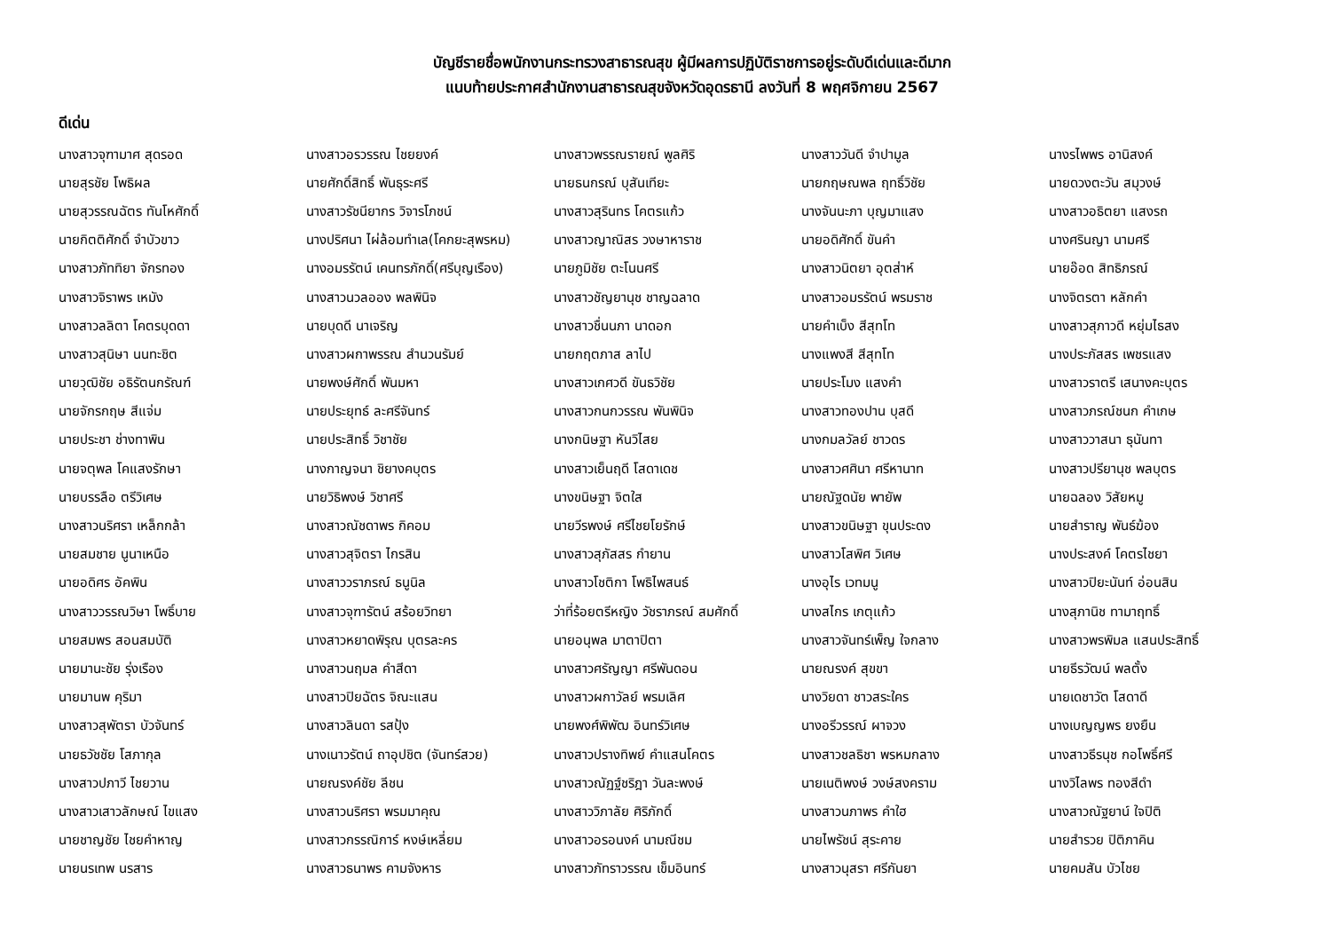บัญชีรายชื่อพนักงานกระทรวงสาธารณสุข ผู้มีผลการปฏิบัติราชการอยู่ระดับดีเด่นและดีมาก
แนบท้ายประกาศสำนักงานสาธารณสุขจังหวัดอุดรธานี ลงวันที่ 8 พฤศจิกายน 2567
ดีเด่น
| นางสาวจุฑามาศ สุดรอด | นางสาวอรวรรณ ไชยยงค์ | นางสาวพรรณรายณ์ พูลศิริ | นางสาววันดี จำปามูล | นางรไพพร อานิสงค์ |
| นายสุรชัย โพธิผล | นายศักดิ์สิทธิ์ พันธุระศรี | นายธนกรณ์ บุสันเทียะ | นายกฤษณพล ฤทธิ์วิชัย | นายดวงตะวัน สมุวงษ์ |
| นายสุวรรณฉัตร ทันโหศักดิ์ | นางสาวรัชนียากร วิจารโภชน์ | นางสาวสุรินทร โคตรแก้ว | นางจันนะภา บุญมาแสง | นางสาวอธิตยา แสงรถ |
| นายกิตติศักดิ์ จำบัวขาว | นางปริศนา ไผ่ล้อมทำเล(โคกยะสุพรหม) | นางสาวญาณิสร วงษาหาราช | นายอดิศักดิ์ ขันคำ | นางศรินญา นามศรี |
| นางสาวภัททิยา จักรทอง | นางอมรรัตน์ เคนทรภักดิ์(ศรีบุญเรือง) | นายภูมิชัย ตะโนนศรี | นางสาวนิตยา อุตส่าห์ | นายอ๊อด สิทธิภรณ์ |
| นางสาวจิราพร เหมัง | นางสาวนวลออง พลพินิจ | นางสาวชัญยานุช ชาญฉลาด | นางสาวอมรรัตน์ พรมราช | นางจิตรตา หลักคำ |
| นางสาวลลิตา โคตรบุดดา | นายบุดดี นาเจริญ | นางสาวชื่นนภา นาดอก | นายคำเบ็ง สีสุทโท | นางสาวสุภาวดี หยุ่มไธสง |
| นางสาวสุนิษา นนทะชิต | นางสาวผกาพรรณ สำนวนรัมย์ | นายกฤตภาส ลาไป | นางแพงสี สีสุทโท | นางประภัสสร เพชรแสง |
| นายวุฒิชัย อธิรัตนกรัณฑ์ | นายพงษ์ศักดิ์ พันมหา | นางสาวเกศวดี ขันธวิชัย | นายประโมง แสงคำ | นางสาวราตรี เสนางคะบุตร |
| นายจักรกฤษ สีแจ่ม | นายประยุทธ์ ละศรีจันทร์ | นางสาวกนกวรรณ พันพินิจ | นางสาวทองปาน บุสดี | นางสาวภรณ์ชนก คำเกษ |
| นายประชา ช่างทาพิน | นายประสิทธิ์ วิชาชัย | นางกนิษฐา หันวิไสย | นางกมลวัลย์ ชาวดร | นางสาววาสนา ธุนันทา |
| นายจตุพล โคแสงรักษา | นางกาญจนา ชิยางคบุตร | นางสาวเย็นฤดี โสดาเดช | นางสาวศศินา ศรีหานาท | นางสาวปรียานุช พลบุตร |
| นายบรรลือ ตรีวิเศษ | นายวิธิพงษ์ วิชาศรี | นางขนิษฐา จิตใส | นายณัฐดนัย พายัพ | นายฉลอง วิสัยหมู |
| นางสาวนริศรา เหล็กกล้า | นางสาวณัชดาพร กิคอม | นายวีรพงษ์ ศรีไชยโยรักษ์ | นางสาวขนิษฐา ขุนประดง | นายสำราญ พันธ์ฆ้อง |
| นายสมชาย นูนาเหนือ | นางสาวสุจิตรา ไกรสิน | นางสาวสุภัสสร กำยาน | นางสาวโสพิศ วิเศษ | นางประสงค์ โคตรไชยา |
| นายอดิศร อัคพิน | นางสาววราภรณ์ ธนูนิล | นางสาวโชติกา โพธิไพสนธ์ | นางอุไร เวทมนู | นางสาวปิยะนันท์ อ่อนสิน |
| นางสาววรรณวิษา โพธิ์บาย | นางสาวจุฑารัตน์ สร้อยวิทยา | ว่าที่ร้อยตรีหญิง วัชราภรณ์ สมศักดิ์ | นางสไกร เกตุแก้ว | นางสุภานิช ทามาฤทธิ์ |
| นายสมพร สอนสมบัติ | นางสาวหยาดพิรุณ บุตรละคร | นายอนุพล มาตาปิตา | นางสาวจันทร์เพ็ญ ใจกลาง | นางสาวพรพิมล แสนประสิทธิ์ |
| นายมานะชัย รุ่งเรือง | นางสาวนฤมล คำสีดา | นางสาวศรัญญา ศรีพันดอน | นายณรงค์ สุขขา | นายธีรวัฒน์ พลตั้ง |
| นายมานพ คุริมา | นางสาวปิยฉัตร จิณะแสน | นางสาวผกาวัลย์ พรมเลิศ | นางวิยดา ชาวสระใคร | นายเดชาวัต โสดาดี |
| นางสาวสุพัตรา บัวจันทร์ | นางสาวลินดา รสปุ้ง | นายพงศ์พิพัฒ อินทร์วิเศษ | นางอรีวรรณ์ ผาจวง | นางเบญญพร ยงยืน |
| นายธวัชชัย โสภากุล | นางเนาวรัตน์ ถาอุปชิต (จันทร์สวย) | นางสาวปรางทิพย์ คำแสนโคตร | นางสาวชลธิชา พรหมกลาง | นางสาวธีรนุช กอโพธิ์ศรี |
| นางสาวปภาวี ไชยวาน | นายณรงค์ชัย ลีชน | นางสาวณัฏฐ์ชริฎา วันละพงษ์ | นายเนติพงษ์ วงษ์สงคราม | นางวิไลพร ทองสีดำ |
| นางสาวเสาวลักษณ์ ไขแสง | นางสาวนริศรา พรมมาคุณ | นางสาววิภาลัย ศิริภักดิ์ | นางสาวนภาพร คำใฮ | นางสาวณัฐยาน์ ใจปิติ |
| นายชาญชัย ไชยคำหาญ | นางสาวกรรณิการ์ หงษ์เหลี่ยม | นางสาวอรอนงค์ นามณีชม | นายไพรัชน์ สุระคาย | นายสำรวย ปิติภาคิน |
| นายนรเทพ นรสาร | นางสาวธนาพร คามจังหาร | นางสาวภัทราวรรณ เข็มอินทร์ | นางสาวนุสรา ศรีกันยา | นายคมสัน บัวไชย |